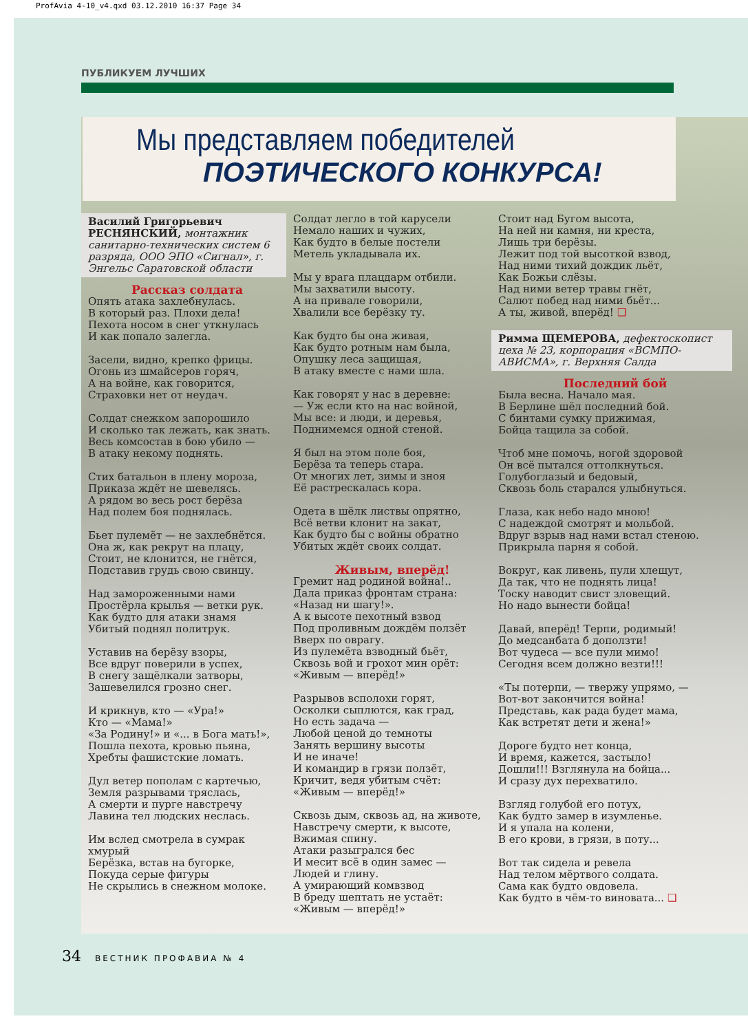ProfAvia 4-10_v4.qxd 03.12.2010 16:37 Page 34
ПУБЛИКУЕМ ЛУЧШИХ
Мы представляем победителей
ПОЭТИЧЕСКОГО КОНКУРСА!
Василий Григорьевич РЕСНЯНСКИЙ, монтажник санитарно-технических систем 6 разряда, ООО ЭПО «Сигнал», г. Энгельс Саратовской области
Рассказ солдата
Опять атака захлебнулась.
В который раз. Плохи дела!
Пехота носом в снег уткнулась
И как попало залегла.
Засели, видно, крепко фрицы.
Огонь из шмайсеров горяч,
А на войне, как говорится,
Страховки нет от неудач.
Солдат снежком запорошило
И сколько так лежать, как знать.
Весь комсостав в бою убило —
В атаку некому поднять.
Стих батальон в плену мороза,
Приказа ждёт не шевелясь.
А рядом во весь рост берёза
Над полем боя поднялась.
Бьет пулемёт — не захлебнётся.
Она ж, как рекрут на плацу,
Стоит, не клонится, не гнётся,
Подставив грудь свою свинцу.
Над замороженными нами
Простёрла крылья — ветки рук.
Как будто для атаки знамя
Убитый поднял политрук.
Уставив на берёзу взоры,
Все вдруг поверили в успех,
В снегу защёлкали затворы,
Зашевелился грозно снег.
И крикнув, кто — «Ура!»
Кто — «Мама!»
«За Родину!» и «... в Бога мать!»,
Пошла пехота, кровью пьяна,
Хребты фашистские ломать.
Дул ветер пополам с картечью,
Земля разрывами тряслась,
А смерти и пурге навстречу
Лавина тел людских неслась.
Им вслед смотрела в сумрак хмурый
Берёзка, встав на бугорке,
Покуда серые фигуры
Не скрылись в снежном молоке.
Солдат легло в той карусели
Немало наших и чужих,
Как будто в белые постели
Метель укладывала их.
Мы у врага плацдарм отбили.
Мы захватили высоту.
А на привале говорили,
Хвалили все берёзку ту.
Как будто бы она живая,
Как будто ротным нам была,
Опушку леса защищая,
В атаку вместе с нами шла.
Как говорят у нас в деревне:
— Уж если кто на нас войной,
Мы все: и люди, и деревья,
Поднимемся одной стеной.
Я был на этом поле боя,
Берёза та теперь стара.
От многих лет, зимы и зноя
Её растрескалась кора.
Одета в шёлк листвы опрятно,
Всё ветви клонит на закат,
Как будто бы с войны обратно
Убитых ждёт своих солдат.
Живым, вперёд!
Гремит над родиной война!..
Дала приказ фронтам страна:
«Назад ни шагу!».
А к высоте пехотный взвод
Под проливным дождём ползёт
Вверх по оврагу.
Из пулемёта взводный бьёт,
Сквозь вой и грохот мин орёт:
«Живым — вперёд!»
Разрывов всполохи горят,
Осколки сыплются, как град,
Но есть задача —
Любой ценой до темноты
Занять вершину высоты
И не иначе!
И командир в грязи ползёт,
Кричит, ведя убитым счёт:
«Живым — вперёд!»
Сквозь дым, сквозь ад, на животе,
Навстречу смерти, к высоте,
Вжимая спину.
Атаки разыгрался бес
И месит всё в один замес —
Людей и глину.
А умирающий комвзвод
В бреду шептать не устаёт:
«Живым — вперёд!»
Стоит над Бугом высота,
На ней ни камня, ни креста,
Лишь три берёзы.
Лежит под той высоткой взвод,
Над ними тихий дождик льёт,
Как Божьи слёзы.
Над ними ветер травы гнёт,
Салют побед над ними бьёт...
А ты, живой, вперёд! ❑
Римма ЩЕМЕРОВА, дефектоскопист цеха № 23, корпорация «ВСМПО-АВИСМА», г. Верхняя Салда
Последний бой
Была весна. Начало мая.
В Берлине шёл последний бой.
С бинтами сумку прижимая,
Бойца тащила за собой.
Чтоб мне помочь, ногой здоровой
Он всё пытался оттолкнуться.
Голубоглазый и бедовый,
Сквозь боль старался улыбнуться.
Глаза, как небо надо мною!
С надеждой смотрят и мольбой.
Вдруг взрыв над нами встал стеною.
Прикрыла парня я собой.
Вокруг, как ливень, пули хлещут,
Да так, что не поднять лица!
Тоску наводит свист зловещий.
Но надо вынести бойца!
Давай, вперёд! Терпи, родимый!
До медсанбата б доползти!
Вот чудеса — все пули мимо!
Сегодня всем должно везти!!!
«Ты потерпи, — твержу упрямо, —
Вот-вот закончится война!
Представь, как рада будет мама,
Как встретят дети и жена!»
Дороге будто нет конца,
И время, кажется, застыло!
Дошли!!! Взглянула на бойца...
И сразу дух перехватило.
Взгляд голубой его потух,
Как будто замер в изумленье.
И я упала на колени,
В его крови, в грязи, в поту...
Вот так сидела и ревела
Над телом мёртвого солдата.
Сама как будто овдовела.
Как будто в чём-то виновата... ❑
34 ВЕСТНИК ПРОФАВИА № 4